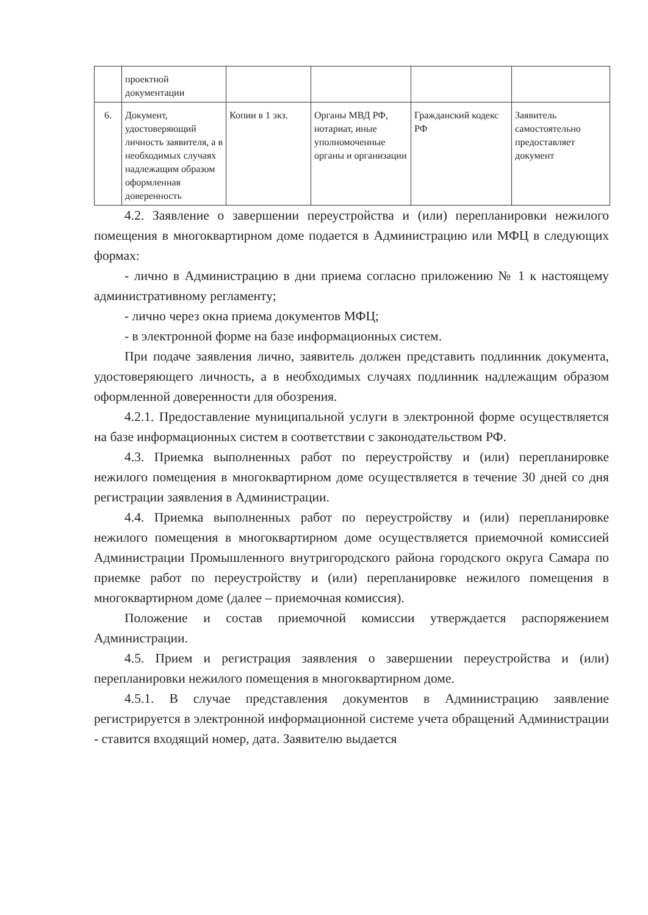| | проектной документации | | | | |
| 6. | Документ, удостоверяющий личность заявителя, а в необходимых случаях надлежащим образом оформленная доверенность | Копии в 1 экз. | Органы МВД РФ, нотариат, иные уполномоченные органы и организации | Гражданский кодекс РФ | Заявитель самостоятельно предоставляет документ |
4.2. Заявление о завершении переустройства и (или) перепланировки нежилого помещения в многоквартирном доме подается в Администрацию или МФЦ в следующих формах:
- лично в Администрацию в дни приема согласно приложению № 1 к настоящему административному регламенту;
- лично через окна приема документов МФЦ;
- в электронной форме на базе информационных систем.
При подаче заявления лично, заявитель должен представить подлинник документа, удостоверяющего личность, а в необходимых случаях подлинник надлежащим образом оформленной доверенности для обозрения.
4.2.1. Предоставление муниципальной услуги в электронной форме осуществляется на базе информационных систем в соответствии с законодательством РФ.
4.3. Приемка выполненных работ по переустройству и (или) перепланировке нежилого помещения в многоквартирном доме осуществляется в течение 30 дней со дня регистрации заявления в Администрации.
4.4. Приемка выполненных работ по переустройству и (или) перепланировке нежилого помещения в многоквартирном доме осуществляется приемочной комиссией Администрации Промышленного внутригородского района городского округа Самара по приемке работ по переустройству и (или) перепланировке нежилого помещения в многоквартирном доме (далее – приемочная комиссия).
Положение и состав приемочной комиссии утверждается распоряжением Администрации.
4.5. Прием и регистрация заявления о завершении переустройства и (или) перепланировки нежилого помещения в многоквартирном доме.
4.5.1. В случае представления документов в Администрацию заявление регистрируется в электронной информационной системе учета обращений Администрации - ставится входящий номер, дата. Заявителю выдается